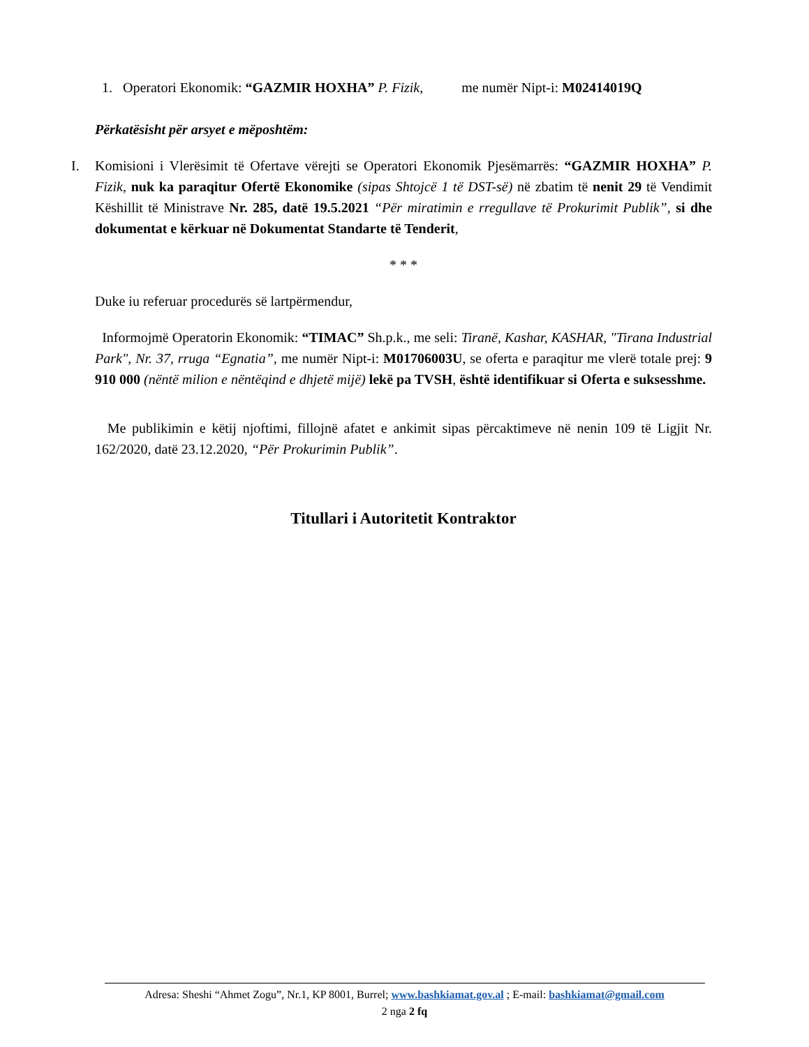1. Operatori Ekonomik: “GAZMIR HOXHA” P. Fizik, me numër Nipt-i: M02414019Q
Përkatësisht për arsyet e mëposhtëm:
I. Komisioni i Vlerësimit të Ofertave vërejti se Operatori Ekonomik Pjesëmarrës: “GAZMIR HOXHA” P. Fizik, nuk ka paraqitur Ofertë Ekonomike (sipas Shtojcë 1 të DST-së) në zbatim të nenit 29 të Vendimit Këshillit të Ministrave Nr. 285, datë 19.5.2021 “Për miratimin e rregullave të Prokurimit Publik”, si dhe dokumentat e kërkuar në Dokumentat Standarte të Tenderit,
* * *
Duke iu referuar procedurës së lartpërmendur,
Informojmë Operatorin Ekonomik: “TIMAC” Sh.p.k., me seli: Tiranë, Kashar, KASHAR, "Tirana Industrial Park", Nr. 37, rruga “Egnatia”, me numër Nipt-i: M01706003U, se oferta e paraqitur me vlerë totale prej: 9 910 000 (nëntë milion e nëntëqind e dhjetë mijë) lekë pa TVSH, është identifikuar si Oferta e suksesshme.
Me publikimin e këtij njoftimi, fillojnë afatet e ankimit sipas përcaktimeve në nenin 109 të Ligjit Nr. 162/2020, datë 23.12.2020, “Për Prokurimin Publik”.
Titullari i Autoritetit Kontraktor
Adresa: Sheshi “Ahmet Zogu”, Nr.1, KP 8001, Burrel; www.bashkiamat.gov.al ; E-mail: bashkiamat@gmail.com
2 nga 2 fq